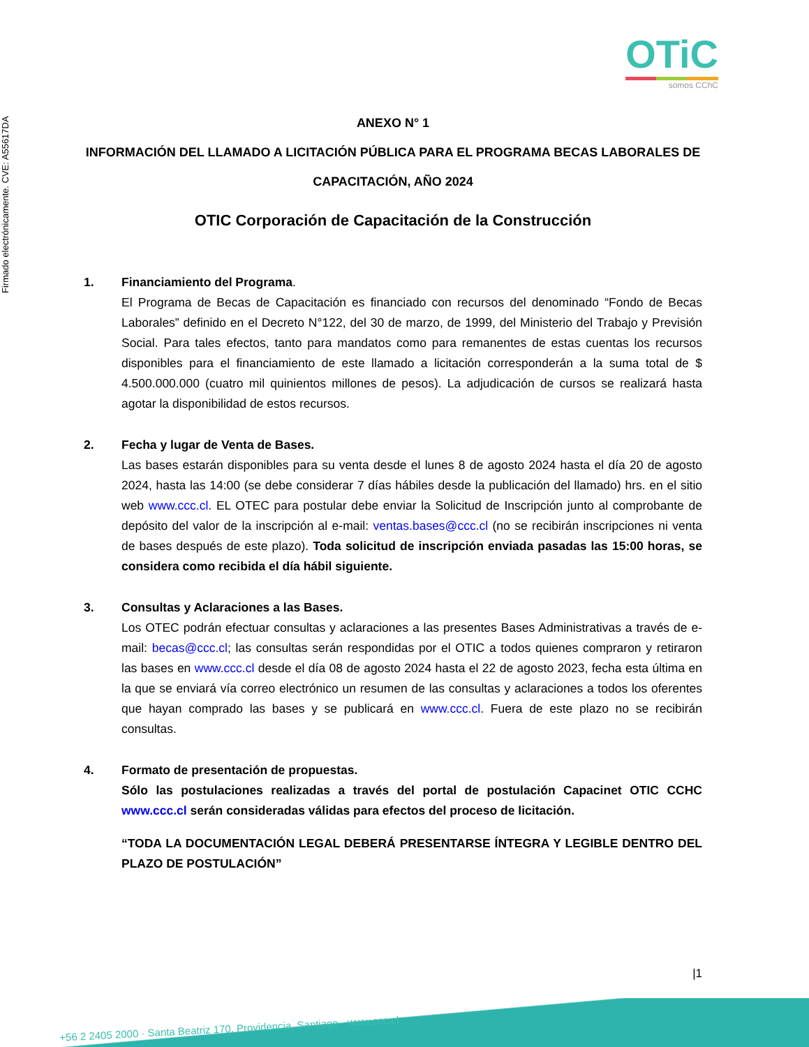Firmado electrónicamente. CVE: A55617DA
OTiC
somos CChC
ANEXO N° 1
INFORMACIÓN DEL LLAMADO A LICITACIÓN PÚBLICA PARA EL PROGRAMA BECAS LABORALES DE CAPACITACIÓN, AÑO 2024
OTIC Corporación de Capacitación de la Construcción
1. Financiamiento del Programa.
El Programa de Becas de Capacitación es financiado con recursos del denominado “Fondo de Becas Laborales” definido en el Decreto N°122, del 30 de marzo, de 1999, del Ministerio del Trabajo y Previsión Social. Para tales efectos, tanto para mandatos como para remanentes de estas cuentas los recursos disponibles para el financiamiento de este llamado a licitación corresponderán a la suma total de $ 4.500.000.000 (cuatro mil quinientos millones de pesos). La adjudicación de cursos se realizará hasta agotar la disponibilidad de estos recursos.
2. Fecha y lugar de Venta de Bases.
Las bases estarán disponibles para su venta desde el lunes 8 de agosto 2024 hasta el día 20 de agosto 2024, hasta las 14:00 (se debe considerar 7 días hábiles desde la publicación del llamado) hrs. en el sitio web www.ccc.cl. EL OTEC para postular debe enviar la Solicitud de Inscripción junto al comprobante de depósito del valor de la inscripción al e-mail: ventas.bases@ccc.cl (no se recibirán inscripciones ni venta de bases después de este plazo). Toda solicitud de inscripción enviada pasadas las 15:00 horas, se considera como recibida el día hábil siguiente.
3. Consultas y Aclaraciones a las Bases.
Los OTEC podrán efectuar consultas y aclaraciones a las presentes Bases Administrativas a través de e-mail: becas@ccc.cl; las consultas serán respondidas por el OTIC a todos quienes compraron y retiraron las bases en www.ccc.cl desde el día 08 de agosto 2024 hasta el 22 de agosto 2023, fecha esta última en la que se enviará vía correo electrónico un resumen de las consultas y aclaraciones a todos los oferentes que hayan comprado las bases y se publicará en www.ccc.cl. Fuera de este plazo no se recibirán consultas.
4. Formato de presentación de propuestas.
Sólo las postulaciones realizadas a través del portal de postulación Capacinet OTIC CCHC www.ccc.cl serán consideradas válidas para efectos del proceso de licitación.
“TODA LA DOCUMENTACIÓN LEGAL DEBERÁ PRESENTARSE ÍNTEGRA Y LEGIBLE DENTRO DEL PLAZO DE POSTULACIÓN”
|1
+56 2 2405 2000 · Santa Beatriz 170, Providencia, Santiago · www.ccc.cl